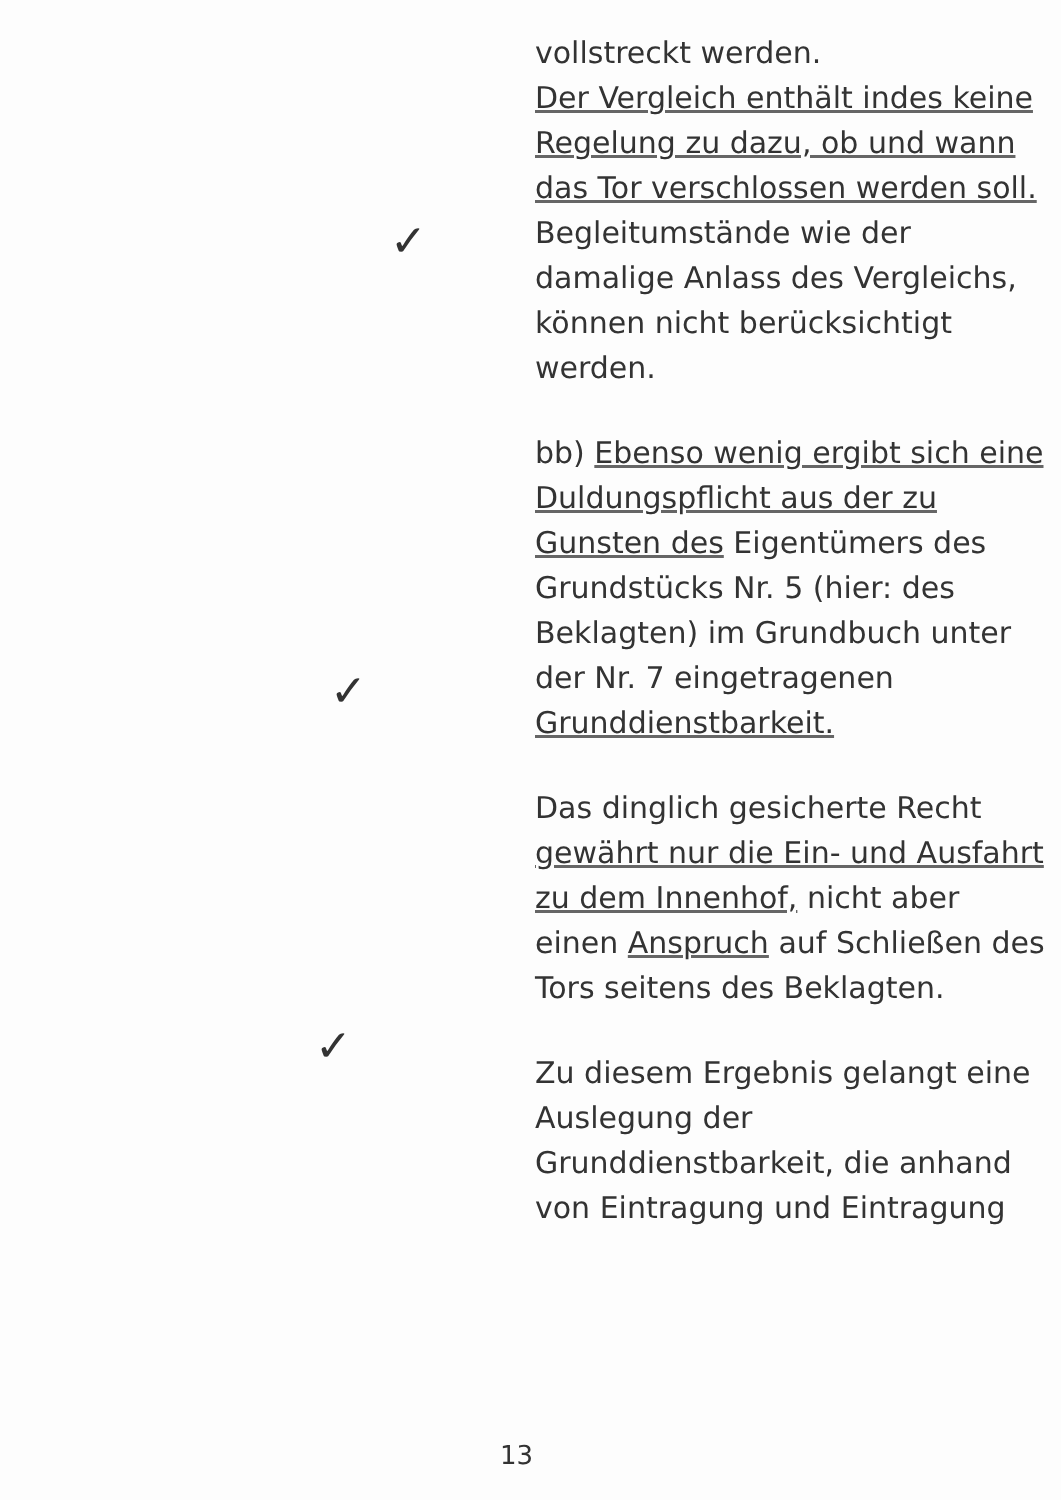vollstreckt werden.
Der Vergleich enthält indes keine Regelung zu dazu, ob und wann das Tor verschlossen werden soll. Begleitumstände wie der damalige Anlass des Vergleichs, können nicht berücksichtigt werden.
bb) Ebenso wenig ergibt sich eine Duldungspflicht aus der zu Gunsten des Eigentümers des Grundstücks Nr. 5 (hier: des Beklagten) im Grundbuch unter der Nr. 7 eingetragenen Grunddienstbarkeit.
Das dinglich gesicherte Recht gewährt nur die Ein- und Ausfahrt zu dem Innenhof, nicht aber einen Anspruch auf Schließen des Tors seitens des Beklagten.
Zu diesem Ergebnis gelangt eine Auslegung der Grunddienstbarkeit, die anhand von Eintragung und Eintragung
✓
✓
✓
13